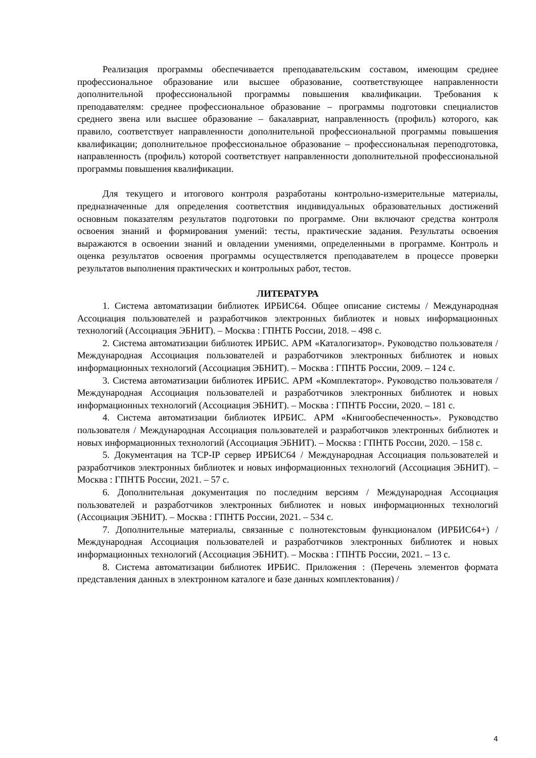Реализация программы обеспечивается преподавательским составом, имеющим среднее профессиональное образование или высшее образование, соответствующее направленности дополнительной профессиональной программы повышения квалификации. Требования к преподавателям: среднее профессиональное образование – программы подготовки специалистов среднего звена или высшее образование – бакалавриат, направленность (профиль) которого, как правило, соответствует направленности дополнительной профессиональной программы повышения квалификации; дополнительное профессиональное образование – профессиональная переподготовка, направленность (профиль) которой соответствует направленности дополнительной профессиональной программы повышения квалификации.
Для текущего и итогового контроля разработаны контрольно-измерительные материалы, предназначенные для определения соответствия индивидуальных образовательных достижений основным показателям результатов подготовки по программе. Они включают средства контроля освоения знаний и формирования умений: тесты, практические задания. Результаты освоения выражаются в освоении знаний и овладении умениями, определенными в программе. Контроль и оценка результатов освоения программы осуществляется преподавателем в процессе проверки результатов выполнения практических и контрольных работ, тестов.
ЛИТЕРАТУРА
1. Система автоматизации библиотек ИРБИС64. Общее описание системы / Международная Ассоциация пользователей и разработчиков электронных библиотек и новых информационных технологий (Ассоциация ЭБНИТ). – Москва : ГПНТБ России, 2018. – 498 с.
2. Система автоматизации библиотек ИРБИС. АРМ «Каталогизатор». Руководство пользователя / Международная Ассоциация пользователей и разработчиков электронных библиотек и новых информационных технологий (Ассоциация ЭБНИТ). – Москва : ГПНТБ России, 2009. – 124 с.
3. Система автоматизации библиотек ИРБИС. АРМ «Комплектатор». Руководство пользователя / Международная Ассоциация пользователей и разработчиков электронных библиотек и новых информационных технологий (Ассоциация ЭБНИТ). – Москва : ГПНТБ России, 2020. – 181 с.
4. Система автоматизации библиотек ИРБИС. АРМ «Книгообеспеченность». Руководство пользователя / Международная Ассоциация пользователей и разработчиков электронных библиотек и новых информационных технологий (Ассоциация ЭБНИТ). – Москва : ГПНТБ России, 2020. – 158 с.
5. Документация на TCP-IP сервер ИРБИС64 / Международная Ассоциация пользователей и разработчиков электронных библиотек и новых информационных технологий (Ассоциация ЭБНИТ). – Москва : ГПНТБ России, 2021. – 57 с.
6. Дополнительная документация по последним версиям / Международная Ассоциация пользователей и разработчиков электронных библиотек и новых информационных технологий (Ассоциация ЭБНИТ). – Москва : ГПНТБ России, 2021. – 534 с.
7. Дополнительные материалы, связанные с полнотекстовым функционалом (ИРБИС64+) / Международная Ассоциация пользователей и разработчиков электронных библиотек и новых информационных технологий (Ассоциация ЭБНИТ). – Москва : ГПНТБ России, 2021. – 13 с.
8. Система автоматизации библиотек ИРБИС. Приложения : (Перечень элементов формата представления данных в электронном каталоге и базе данных комплектования) /
4